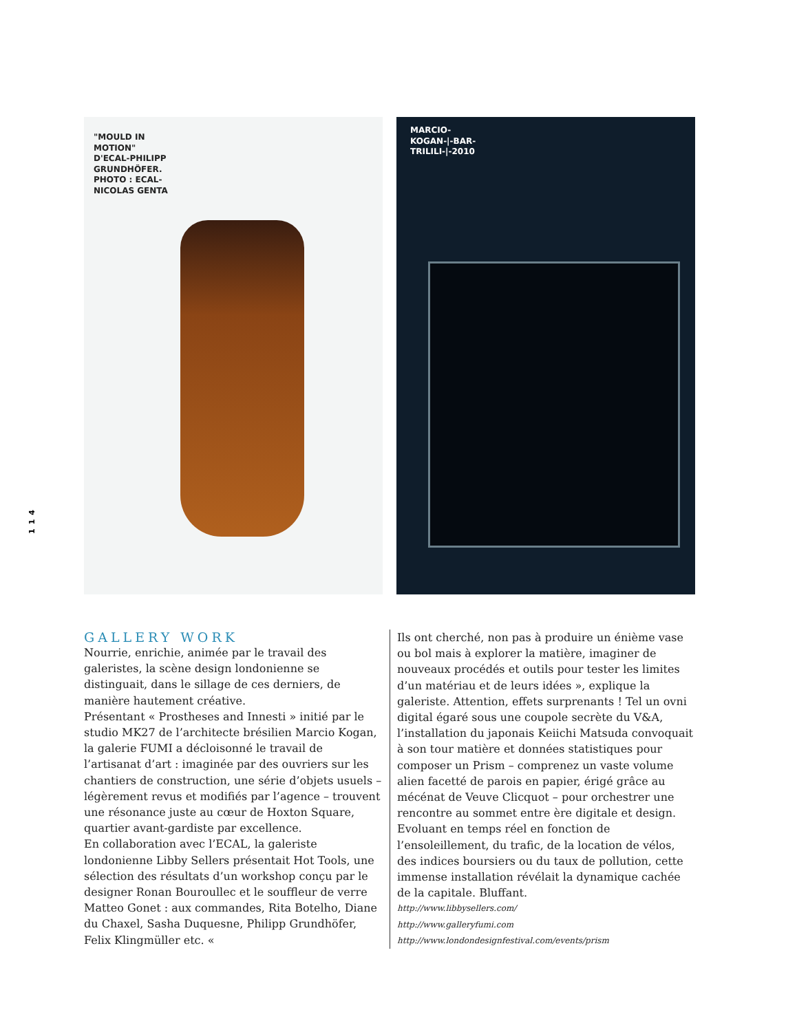114
"MOULD IN MOTION" D'ECAL-PHILIPP GRUNDHÖFER. PHOTO : ECAL-NICOLAS GENTA
MARCIO-KOGAN-|-BAR-TRILILI-|-2010
GALLERY WORK
Nourrie, enrichie, animée par le travail des galeristes, la scène design londonienne se distinguait, dans le sillage de ces derniers, de manière hautement créative.
Présentant « Prostheses and Innesti » initié par le studio MK27 de l’architecte brésilien Marcio Kogan, la galerie FUMI a décloisonné le travail de l’artisanat d’art : imaginée par des ouvriers sur les chantiers de construction, une série d’objets usuels – légèrement revus et modifiés par l’agence – trouvent une résonance juste au cœur de Hoxton Square, quartier avant-gardiste par excellence.
En collaboration avec l’ECAL, la galeriste londonienne Libby Sellers présentait Hot Tools, une sélection des résultats d’un workshop conçu par le designer Ronan Bouroullec et le souffleur de verre Matteo Gonet : aux commandes, Rita Botelho, Diane du Chaxel, Sasha Duquesne, Philipp Grundhöfer, Felix Klingmüller etc. «
Ils ont cherché, non pas à produire un énième vase ou bol mais à explorer la matière, imaginer de nouveaux procédés et outils pour tester les limites d’un matériau et de leurs idées », explique la galeriste. Attention, effets surprenants ! Tel un ovni digital égaré sous une coupole secrète du V&A, l’installation du japonais Keiichi Matsuda convoquait à son tour matière et données statistiques pour composer un Prism – comprenez un vaste volume alien facetté de parois en papier, érigé grâce au mécénat de Veuve Clicquot – pour orchestrer une rencontre au sommet entre ère digitale et design. Evoluant en temps réel en fonction de l’ensoleillement, du trafic, de la location de vélos, des indices boursiers ou du taux de pollution, cette immense installation révélait la dynamique cachée de la capitale. Bluffant.
http://www.libbysellers.com/
http://www.galleryfumi.com
http://www.londondesignfestival.com/events/prism